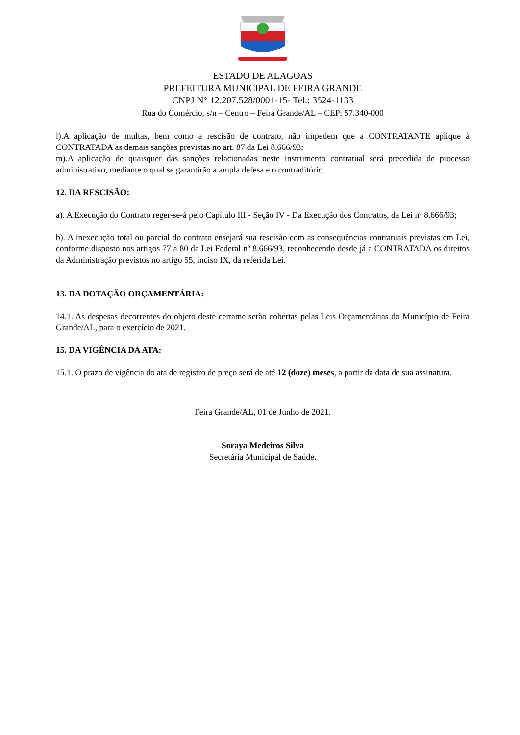ESTADO DE ALAGOAS
PREFEITURA MUNICIPAL DE FEIRA GRANDE
CNPJ N° 12.207.528/0001-15- Tel.: 3524-1133
Rua do Comércio, s/n – Centro – Feira Grande/AL – CEP: 57.340-000
l).A aplicação de multas, bem como a rescisão de contrato, não impedem que a CONTRATANTE aplique à CONTRATADA as demais sanções previstas no art. 87 da Lei 8.666/93;
m).A aplicação de quaisquer das sanções relacionadas neste instrumento contratual será precedida de processo administrativo, mediante o qual se garantirão a ampla defesa e o contraditório.
12. DA RESCISÃO:
a). A Execução do Contrato reger-se-á pelo Capítulo III - Seção IV - Da Execução dos Contratos, da Lei nº 8.666/93;
b). A inexecução total ou parcial do contrato ensejará sua rescisão com as consequências contratuais previstas em Lei, conforme disposto nos artigos 77 a 80 da Lei Federal nº 8.666/93, reconhecendo desde já a CONTRATADA os direitos da Administração previstos no artigo 55, inciso IX, da referida Lei.
13. DA DOTAÇÃO ORÇAMENTÁRIA:
14.1. As despesas decorrentes do objeto deste certame serão cobertas pelas Leis Orçamentárias do Município de Feira Grande/AL, para o exercício de 2021.
15. DA VIGÊNCIA DA ATA:
15.1. O prazo de vigência do ata de registro de preço será de até 12 (doze) meses, a partir da data de sua assinatura.
Feira Grande/AL, 01 de Junho de 2021.
Soraya Medeiros Silva
Secretária Municipal de Saúde.